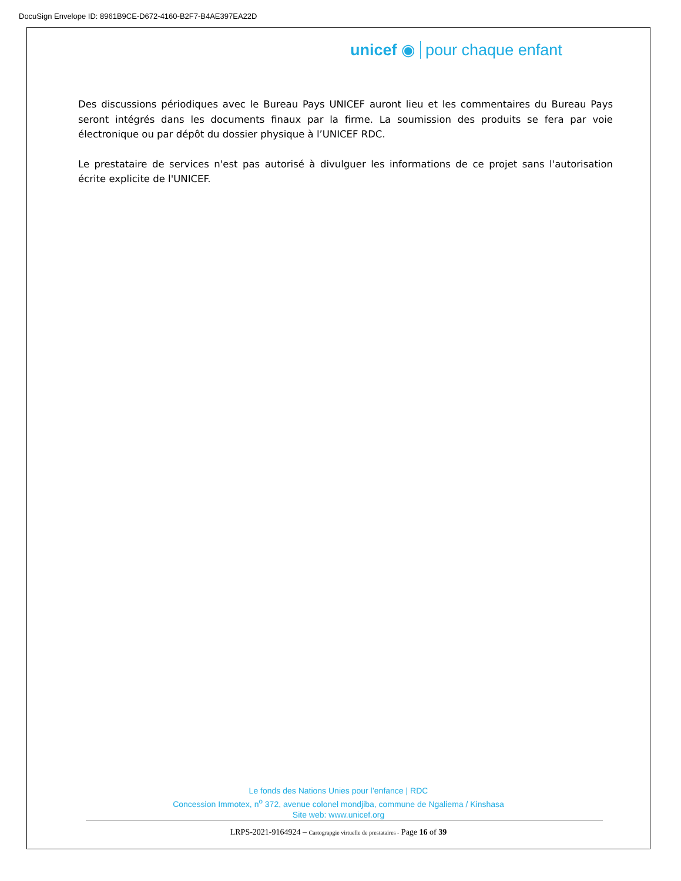DocuSign Envelope ID: 8961B9CE-D672-4160-B2F7-B4AE397EA22D
unicef ◉ pour chaque enfant
Des discussions périodiques avec le Bureau Pays UNICEF auront lieu et les commentaires du Bureau Pays seront intégrés dans les documents finaux par la firme. La soumission des produits se fera par voie électronique ou par dépôt du dossier physique à l’UNICEF RDC.
Le prestataire de services n'est pas autorisé à divulguer les informations de ce projet sans l'autorisation écrite explicite de l'UNICEF.
Le fonds des Nations Unies pour l’enfance | RDC
Concession Immotex, n<sup>o</sup> 372, avenue colonel mondjiba, commune de Ngaliema / Kinshasa
Site web: www.unicef.org
LRPS-2021-9164924 – Cartograpgie virtuelle de prestataires - Page 16 of 39